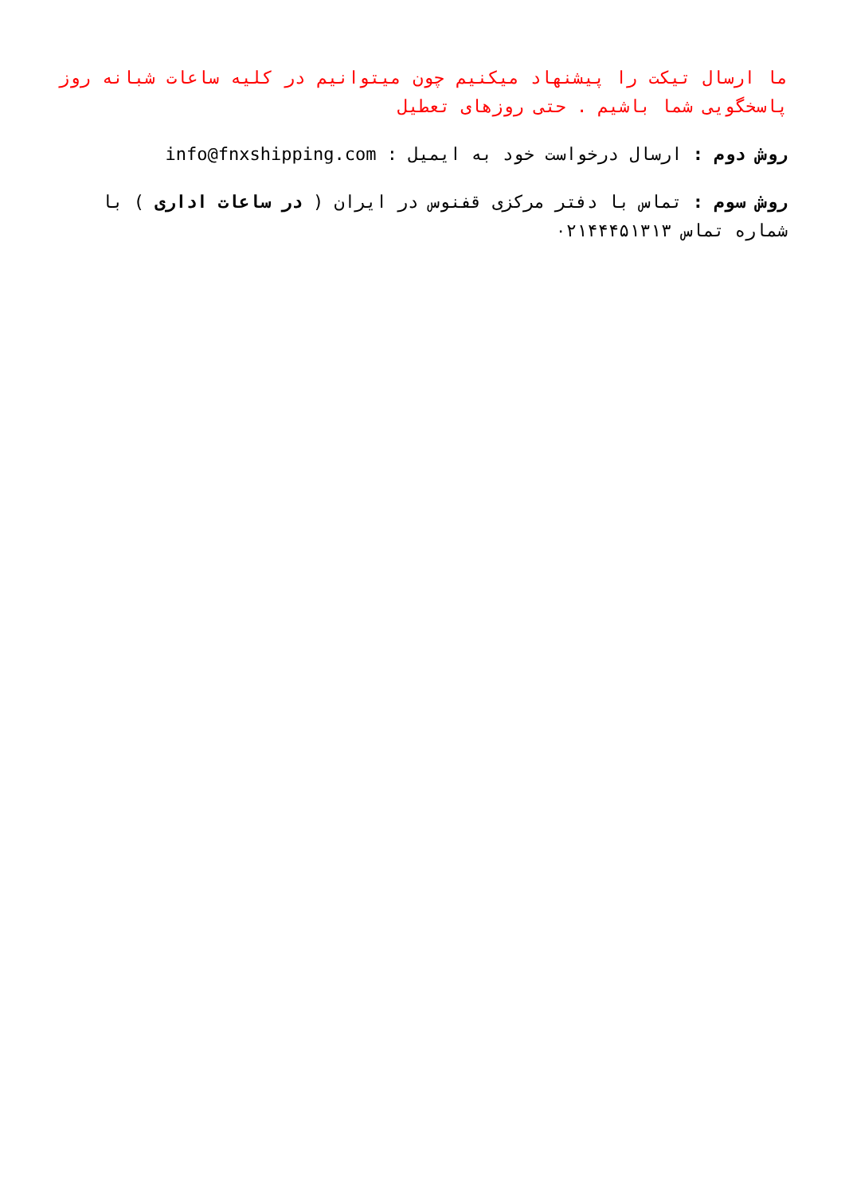ما ارسال تیکت را پیشنهاد میکنیم چون میتوانیم در کلیه ساعات شبانه روز پاسخگویی شما باشیم . حتی روزهای تعطیل
روش دوم : ارسال درخواست خود به ایمیل : info@fnxshipping.com
روش سوم : تماس با دفتر مرکزی قفنوس در ایران ( در ساعات اداری ) با شماره تماس ۰۲۱۴۴۴۵۱۳۱۳